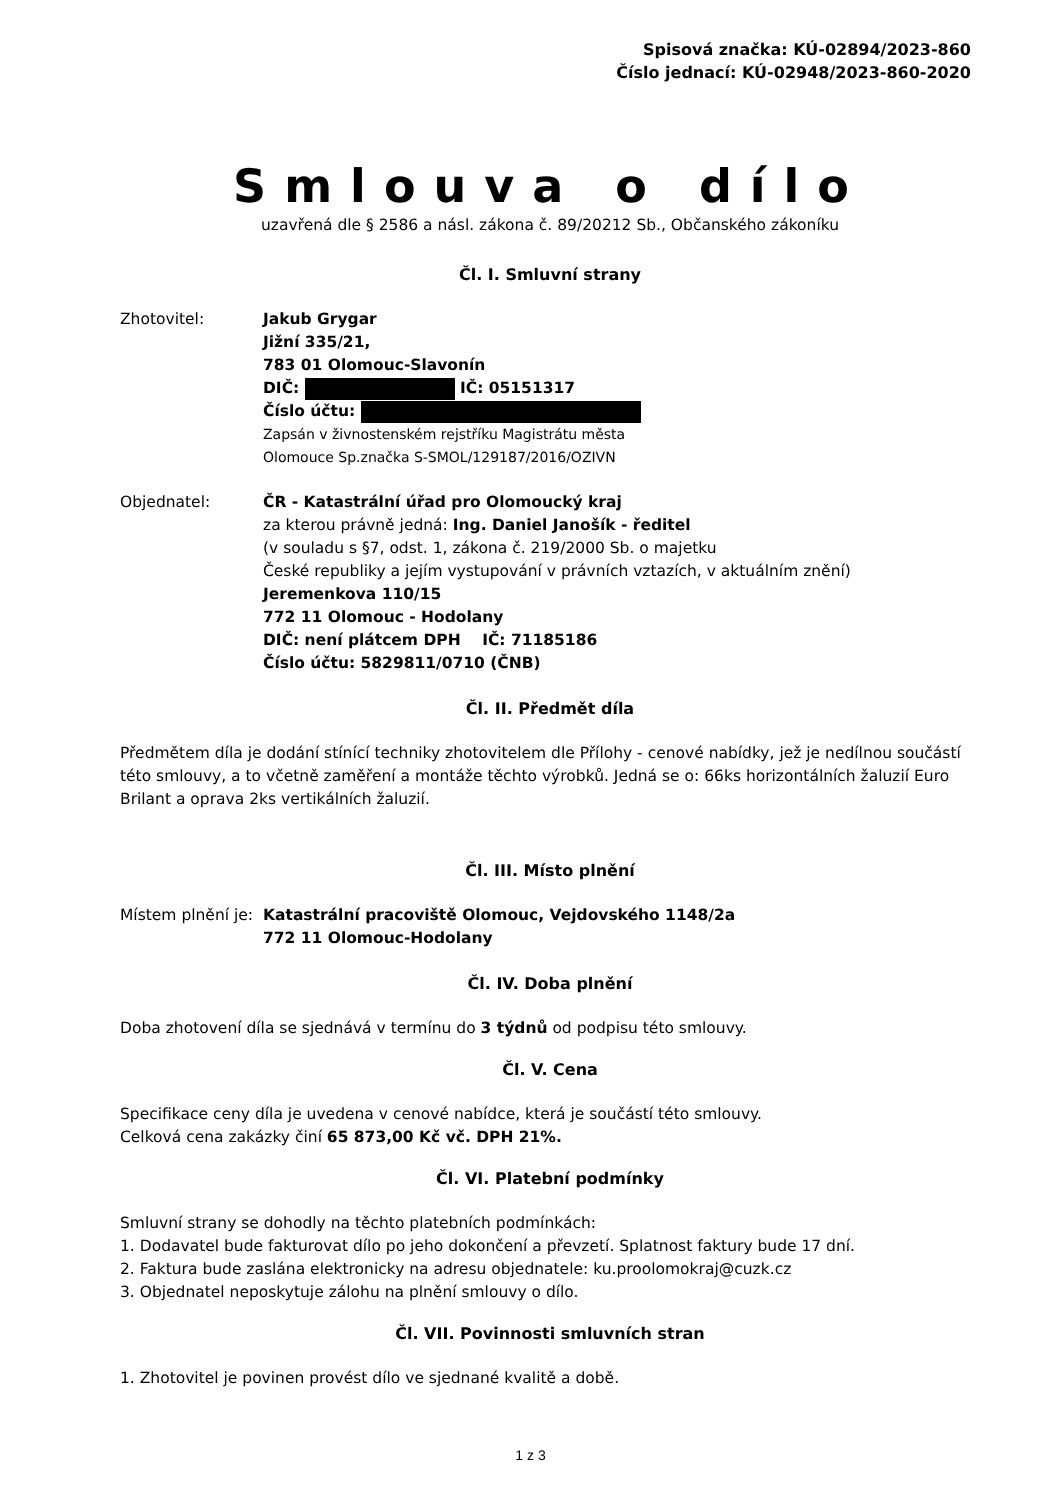Spisová značka: KÚ-02894/2023-860
Číslo jednací: KÚ-02948/2023-860-2020
Smlouva o dílo
uzavřená dle § 2586 a násl. zákona č. 89/20212 Sb., Občanského zákoníku
Čl. I. Smluvní strany
Zhotovitel: Jakub Grygar
Jižní 335/21,
783 01 Olomouc-Slavonín
DIČ: IČ: 05151317
Číslo účtu:
Zapsán v živnostenském rejstříku Magistrátu města
Olomouce Sp.značka S-SMOL/129187/2016/OZIVN
Objednatel: ČR - Katastrální úřad pro Olomoucký kraj
za kterou právně jedná: Ing. Daniel Janošík - ředitel
(v souladu s §7, odst. 1, zákona č. 219/2000 Sb. o majetku
České republiky a jejím vystupování v právních vztazích, v aktuálním znění)
Jeremenkova 110/15
772 11 Olomouc - Hodolany
DIČ: není plátcem DPH IČ: 71185186
Číslo účtu: 5829811/0710 (ČNB)
Čl. II. Předmět díla
Předmětem díla je dodání stínící techniky zhotovitelem dle Přílohy - cenové nabídky, jež je nedílnou součástí této smlouvy, a to včetně zaměření a montáže těchto výrobků. Jedná se o: 66ks horizontálních žaluzií Euro Brilant a oprava 2ks vertikálních žaluzií.
Čl. III. Místo plnění
Místem plnění je:
Katastrální pracoviště Olomouc, Vejdovského 1148/2a
772 11 Olomouc-Hodolany
Čl. IV. Doba plnění
Doba zhotovení díla se sjednává v termínu do 3 týdnů od podpisu této smlouvy.
Čl. V. Cena
Specifikace ceny díla je uvedena v cenové nabídce, která je součástí této smlouvy.
Celková cena zakázky činí 65 873,00 Kč vč. DPH 21%.
Čl. VI. Platební podmínky
Smluvní strany se dohodly na těchto platebních podmínkách:
1. Dodavatel bude fakturovat dílo po jeho dokončení a převzetí. Splatnost faktury bude 17 dní.
2. Faktura bude zaslána elektronicky na adresu objednatele: ku.proolomokraj@cuzk.cz
3. Objednatel neposkytuje zálohu na plnění smlouvy o dílo.
Čl. VII. Povinnosti smluvních stran
1. Zhotovitel je povinen provést dílo ve sjednané kvalitě a době.
1 z 3